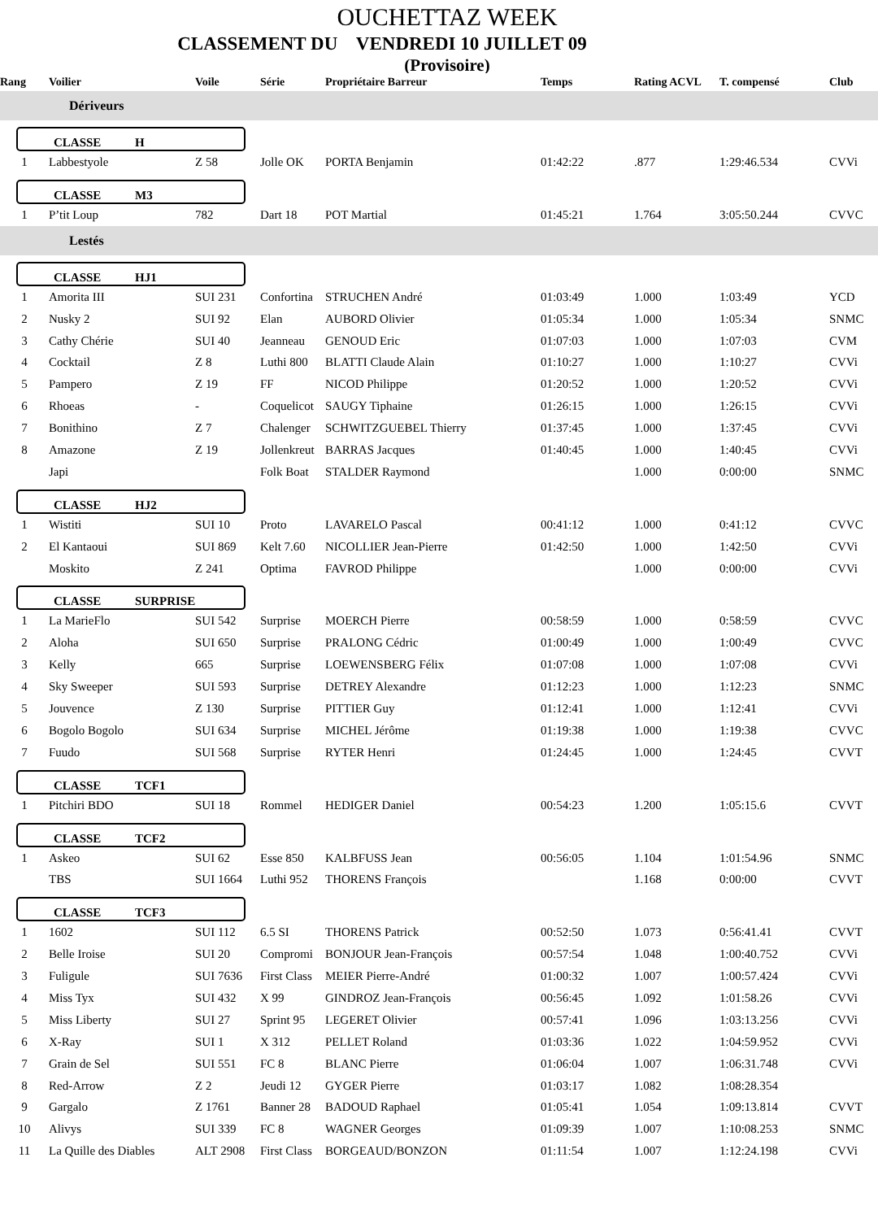OUCHETTAZ WEEK
CLASSEMENT DU VENDREDI 10 JUILLET 09
(Provisoire)
| Rang | Voilier | Voile | Série | Propriétaire Barreur | Temps | Rating ACVL | T. compensé | Club |
| --- | --- | --- | --- | --- | --- | --- | --- | --- |
| Dériveurs | | | | | | | | |
| CLASSE H | | | | | | | | |
| 1 | Labbestyole | Z 58 | Jolle OK | PORTA Benjamin | 01:42:22 | .877 | 1:29:46.534 | CVVi |
| CLASSE M3 | | | | | | | | |
| 1 | P’tit Loup | 782 | Dart 18 | POT Martial | 01:45:21 | 1.764 | 3:05:50.244 | CVVC |
| Lestés | | | | | | | | |
| CLASSE HJ1 | | | | | | | | |
| 1 | Amorita III | SUI 231 | Confortina | STRUCHEN André | 01:03:49 | 1.000 | 1:03:49 | YCD |
| 2 | Nusky 2 | SUI 92 | Elan | AUBORD Olivier | 01:05:34 | 1.000 | 1:05:34 | SNMC |
| 3 | Cathy Chérie | SUI 40 | Jeanneau | GENOUD Eric | 01:07:03 | 1.000 | 1:07:03 | CVM |
| 4 | Cocktail | Z 8 | Luthi 800 | BLATTI Claude Alain | 01:10:27 | 1.000 | 1:10:27 | CVVi |
| 5 | Pampero | Z 19 | FF | NICOD Philippe | 01:20:52 | 1.000 | 1:20:52 | CVVi |
| 6 | Rhoeas | - | Coquelicot | SAUGY Tiphaine | 01:26:15 | 1.000 | 1:26:15 | CVVi |
| 7 | Bonithino | Z 7 | Chalenger | SCHWITZGUEBEL Thierry | 01:37:45 | 1.000 | 1:37:45 | CVVi |
| 8 | Amazone | Z 19 | Jollenkreut | BARRAS Jacques | 01:40:45 | 1.000 | 1:40:45 | CVVi |
| | Japi | | Folk Boat | STALDER Raymond | | 1.000 | 0:00:00 | SNMC |
| CLASSE HJ2 | | | | | | | | |
| 1 | Wistiti | SUI 10 | Proto | LAVARELO Pascal | 00:41:12 | 1.000 | 0:41:12 | CVVC |
| 2 | El Kantaoui | SUI 869 | Kelt 7.60 | NICOLLIER Jean-Pierre | 01:42:50 | 1.000 | 1:42:50 | CVVi |
| | Moskito | Z 241 | Optima | FAVROD Philippe | | 1.000 | 0:00:00 | CVVi |
| CLASSE SURPRISE | | | | | | | | |
| 1 | La MarieFlo | SUI 542 | Surprise | MOERCH Pierre | 00:58:59 | 1.000 | 0:58:59 | CVVC |
| 2 | Aloha | SUI 650 | Surprise | PRALONG Cédric | 01:00:49 | 1.000 | 1:00:49 | CVVC |
| 3 | Kelly | 665 | Surprise | LOEWENSBERG Félix | 01:07:08 | 1.000 | 1:07:08 | CVVi |
| 4 | Sky Sweeper | SUI 593 | Surprise | DETREY Alexandre | 01:12:23 | 1.000 | 1:12:23 | SNMC |
| 5 | Jouvence | Z 130 | Surprise | PITTIER Guy | 01:12:41 | 1.000 | 1:12:41 | CVVi |
| 6 | Bogolo Bogolo | SUI 634 | Surprise | MICHEL Jérôme | 01:19:38 | 1.000 | 1:19:38 | CVVC |
| 7 | Fuudo | SUI 568 | Surprise | RYTER Henri | 01:24:45 | 1.000 | 1:24:45 | CVVT |
| CLASSE TCF1 | | | | | | | | |
| 1 | Pitchiri BDO | SUI 18 | Rommel | HEDIGER Daniel | 00:54:23 | 1.200 | 1:05:15.6 | CVVT |
| CLASSE TCF2 | | | | | | | | |
| 1 | Askeo | SUI 62 | Esse 850 | KALBFUSS Jean | 00:56:05 | 1.104 | 1:01:54.96 | SNMC |
| | TBS | SUI 1664 | Luthi 952 | THORENS François | | 1.168 | 0:00:00 | CVVT |
| CLASSE TCF3 | | | | | | | | |
| 1 | 1602 | SUI 112 | 6.5 SI | THORENS Patrick | 00:52:50 | 1.073 | 0:56:41.41 | CVVT |
| 2 | Belle Iroise | SUI 20 | Compromi | BONJOUR Jean-François | 00:57:54 | 1.048 | 1:00:40.752 | CVVi |
| 3 | Fuligule | SUI 7636 | First Class | MEIER Pierre-André | 01:00:32 | 1.007 | 1:00:57.424 | CVVi |
| 4 | Miss Tyx | SUI 432 | X 99 | GINDROZ Jean-François | 00:56:45 | 1.092 | 1:01:58.26 | CVVi |
| 5 | Miss Liberty | SUI 27 | Sprint 95 | LEGERET Olivier | 00:57:41 | 1.096 | 1:03:13.256 | CVVi |
| 6 | X-Ray | SUI 1 | X 312 | PELLET Roland | 01:03:36 | 1.022 | 1:04:59.952 | CVVi |
| 7 | Grain de Sel | SUI 551 | FC 8 | BLANC Pierre | 01:06:04 | 1.007 | 1:06:31.748 | CVVi |
| 8 | Red-Arrow | Z 2 | Jeudi 12 | GYGER Pierre | 01:03:17 | 1.082 | 1:08:28.354 | |
| 9 | Gargalo | Z 1761 | Banner 28 | BADOUD Raphael | 01:05:41 | 1.054 | 1:09:13.814 | CVVT |
| 10 | Alivys | SUI 339 | FC 8 | WAGNER Georges | 01:09:39 | 1.007 | 1:10:08.253 | SNMC |
| 11 | La Quille des Diables | ALT 2908 | First Class | BORGEAUD/BONZON | 01:11:54 | 1.007 | 1:12:24.198 | CVVi |